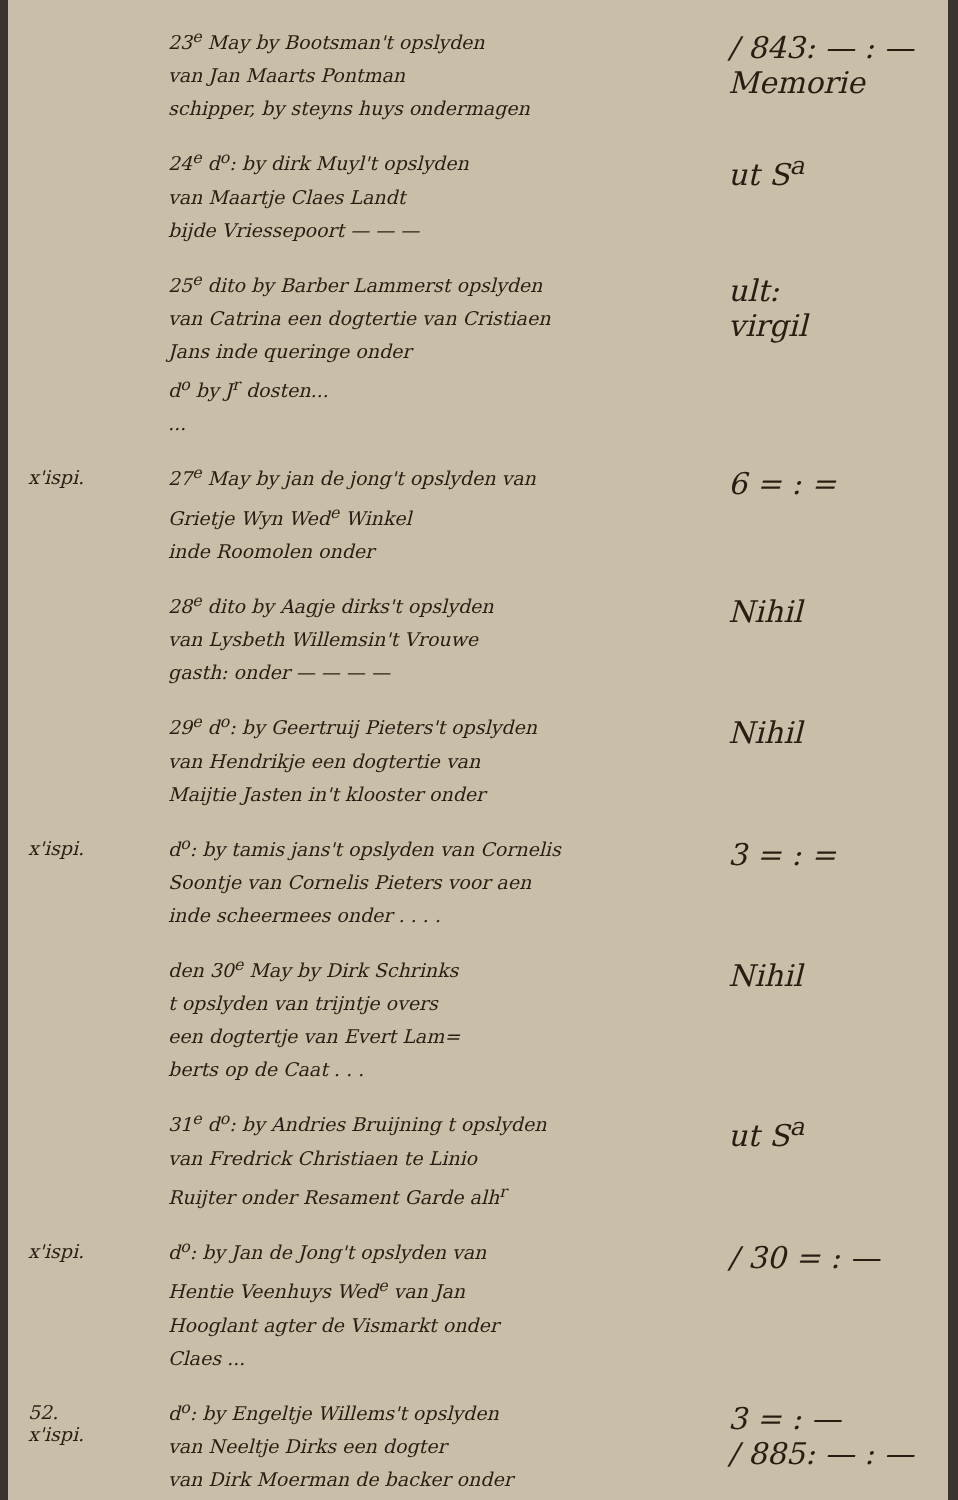23<sup>e</sup> May by Bootsman't opslyden
van Jan Maarts Pontman
schipper, by steyns huys ondermagen
/ 843: — : —
Memorie
24<sup>e</sup> d<sup>o</sup>: by dirk Muyl't opslyden
van Maartje Claes Landt
bijde Vriessepoort — — —
ut S<sup>a</sup>
25<sup>e</sup> dito by Barber Lammerst opslyden
van Catrina een dogtertie van Cristiaen
Jans inde queringe onder
d<sup>o</sup> by J<sup>r</sup> dosten...
...
ult:
virgil
x'ispi.
27<sup>e</sup> May by jan de jong't opslyden van
Grietje Wyn Wed<sup>e</sup> Winkel
inde Roomolen onder
6 = : =
28<sup>e</sup> dito by Aagje dirks't opslyden
van Lysbeth Willemsin't Vrouwe
gasth: onder — — — —
Nihil
29<sup>e</sup> d<sup>o</sup>: by Geertruij Pieters't opslyden
van Hendrikje een dogtertie van
Maijtie Jasten in't klooster onder
Nihil
x'ispi.
d<sup>o</sup>: by tamis jans't opslyden van Cornelis
Soontje van Cornelis Pieters voor aen
inde scheermees onder . . . .
3 = : =
den 30<sup>e</sup> May by Dirk Schrinks
t opslyden van trijntje overs
een dogtertje van Evert Lam=
berts op de Caat . . .
Nihil
31<sup>e</sup> d<sup>o</sup>: by Andries Bruijning t opslyden
van Fredrick Christiaen te Linio
Ruijter onder Resament Garde alh<sup>r</sup>
ut S<sup>a</sup>
x'ispi.
d<sup>o</sup>: by Jan de Jong't opslyden van
Hentie Veenhuys Wed<sup>e</sup> van Jan
Hooglant agter de Vismarkt onder
Claes ...
/ 30 = : —
52.
x'ispi.
d<sup>o</sup>: by Engeltje Willems't opslyden
van Neeltje Dirks een dogter
van Dirk Moerman de backer onder
(...)
3 = : —
/ 885: — : —